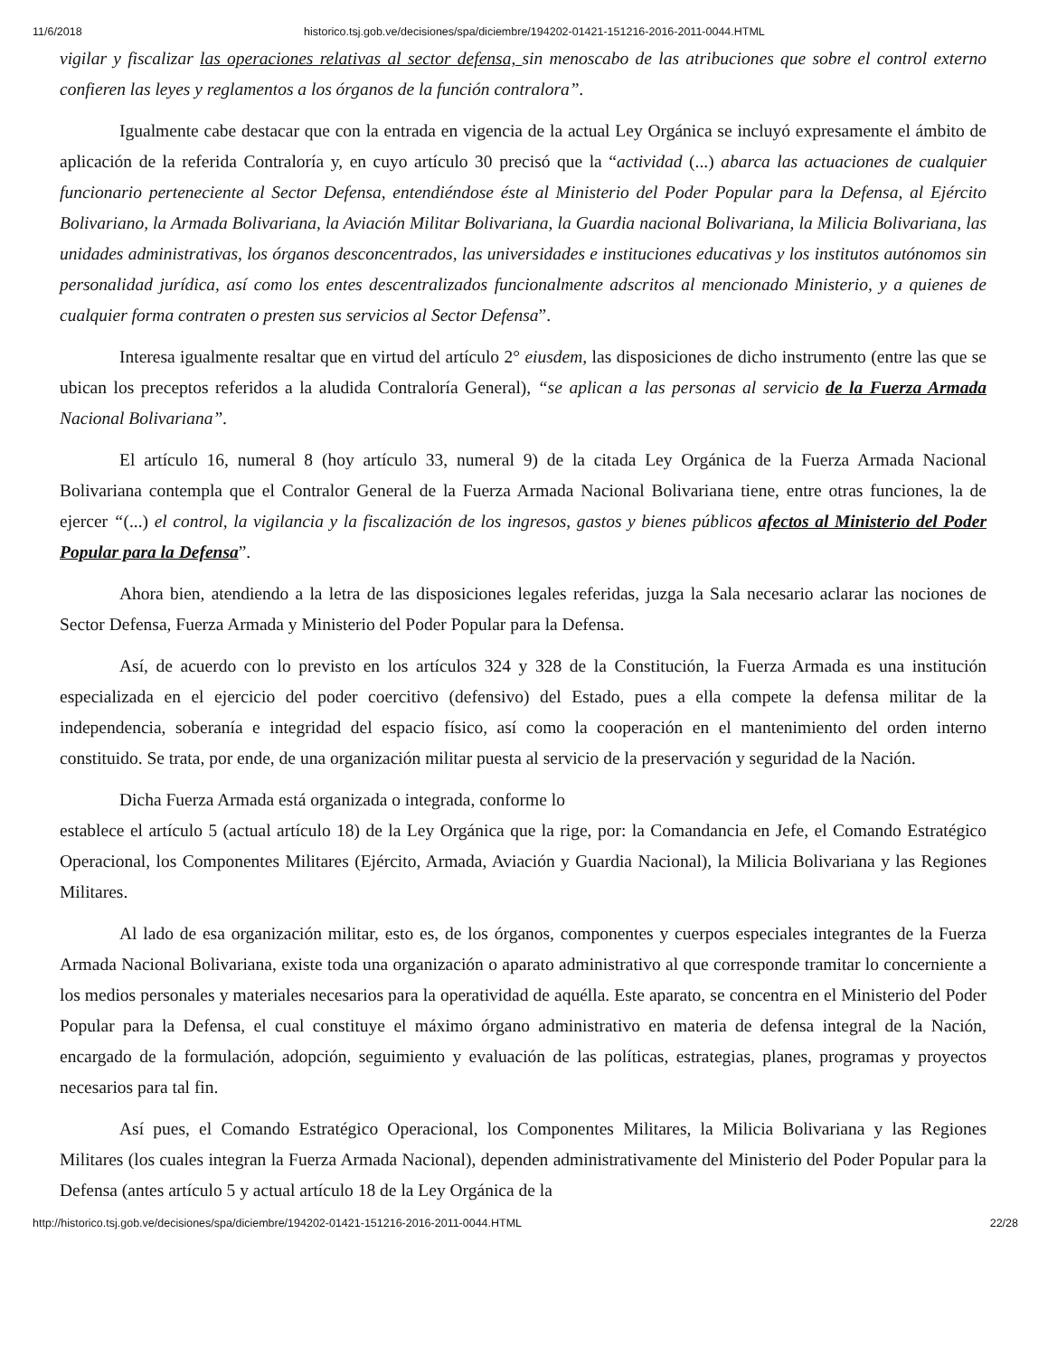11/6/2018 historico.tsj.gob.ve/decisiones/spa/diciembre/194202-01421-151216-2016-2011-0044.HTML
vigilar y fiscalizar las operaciones relativas al sector defensa, sin menoscabo de las atribuciones que sobre el control externo confieren las leyes y reglamentos a los órganos de la función contralora”.
Igualmente cabe destacar que con la entrada en vigencia de la actual Ley Orgánica se incluyó expresamente el ámbito de aplicación de la referida Contraloría y, en cuyo artículo 30 precisó que la “actividad (...) abarca las actuaciones de cualquier funcionario perteneciente al Sector Defensa, entendiéndose éste al Ministerio del Poder Popular para la Defensa, al Ejército Bolivariano, la Armada Bolivariana, la Aviación Militar Bolivariana, la Guardia nacional Bolivariana, la Milicia Bolivariana, las unidades administrativas, los órganos desconcentrados, las universidades e instituciones educativas y los institutos autónomos sin personalidad jurídica, así como los entes descentralizados funcionalmente adscritos al mencionado Ministerio, y a quienes de cualquier forma contraten o presten sus servicios al Sector Defensa”.
Interesa igualmente resaltar que en virtud del artículo 2° eiusdem, las disposiciones de dicho instrumento (entre las que se ubican los preceptos referidos a la aludida Contraloría General), “se aplican a las personas al servicio de la Fuerza Armada Nacional Bolivariana”.
El artículo 16, numeral 8 (hoy artículo 33, numeral 9) de la citada Ley Orgánica de la Fuerza Armada Nacional Bolivariana contempla que el Contralor General de la Fuerza Armada Nacional Bolivariana tiene, entre otras funciones, la de ejercer “(...) el control, la vigilancia y la fiscalización de los ingresos, gastos y bienes públicos afectos al Ministerio del Poder Popular para la Defensa”.
Ahora bien, atendiendo a la letra de las disposiciones legales referidas, juzga la Sala necesario aclarar las nociones de Sector Defensa, Fuerza Armada y Ministerio del Poder Popular para la Defensa.
Así, de acuerdo con lo previsto en los artículos 324 y 328 de la Constitución, la Fuerza Armada es una institución especializada en el ejercicio del poder coercitivo (defensivo) del Estado, pues a ella compete la defensa militar de la independencia, soberanía e integridad del espacio físico, así como la cooperación en el mantenimiento del orden interno constituido. Se trata, por ende, de una organización militar puesta al servicio de la preservación y seguridad de la Nación.
Dicha Fuerza Armada está organizada o integrada, conforme lo
establece el artículo 5 (actual artículo 18) de la Ley Orgánica que la rige, por: la Comandancia en Jefe, el Comando Estratégico Operacional, los Componentes Militares (Ejército, Armada, Aviación y Guardia Nacional), la Milicia Bolivariana y las Regiones Militares.
Al lado de esa organización militar, esto es, de los órganos, componentes y cuerpos especiales integrantes de la Fuerza Armada Nacional Bolivariana, existe toda una organización o aparato administrativo al que corresponde tramitar lo concerniente a los medios personales y materiales necesarios para la operatividad de aquélla. Este aparato, se concentra en el Ministerio del Poder Popular para la Defensa, el cual constituye el máximo órgano administrativo en materia de defensa integral de la Nación, encargado de la formulación, adopción, seguimiento y evaluación de las políticas, estrategias, planes, programas y proyectos necesarios para tal fin.
Así pues, el Comando Estratégico Operacional, los Componentes Militares, la Milicia Bolivariana y las Regiones Militares (los cuales integran la Fuerza Armada Nacional), dependen administrativamente del Ministerio del Poder Popular para la Defensa (antes artículo 5 y actual artículo 18 de la Ley Orgánica de la
http://historico.tsj.gob.ve/decisiones/spa/diciembre/194202-01421-151216-2016-2011-0044.HTML 22/28